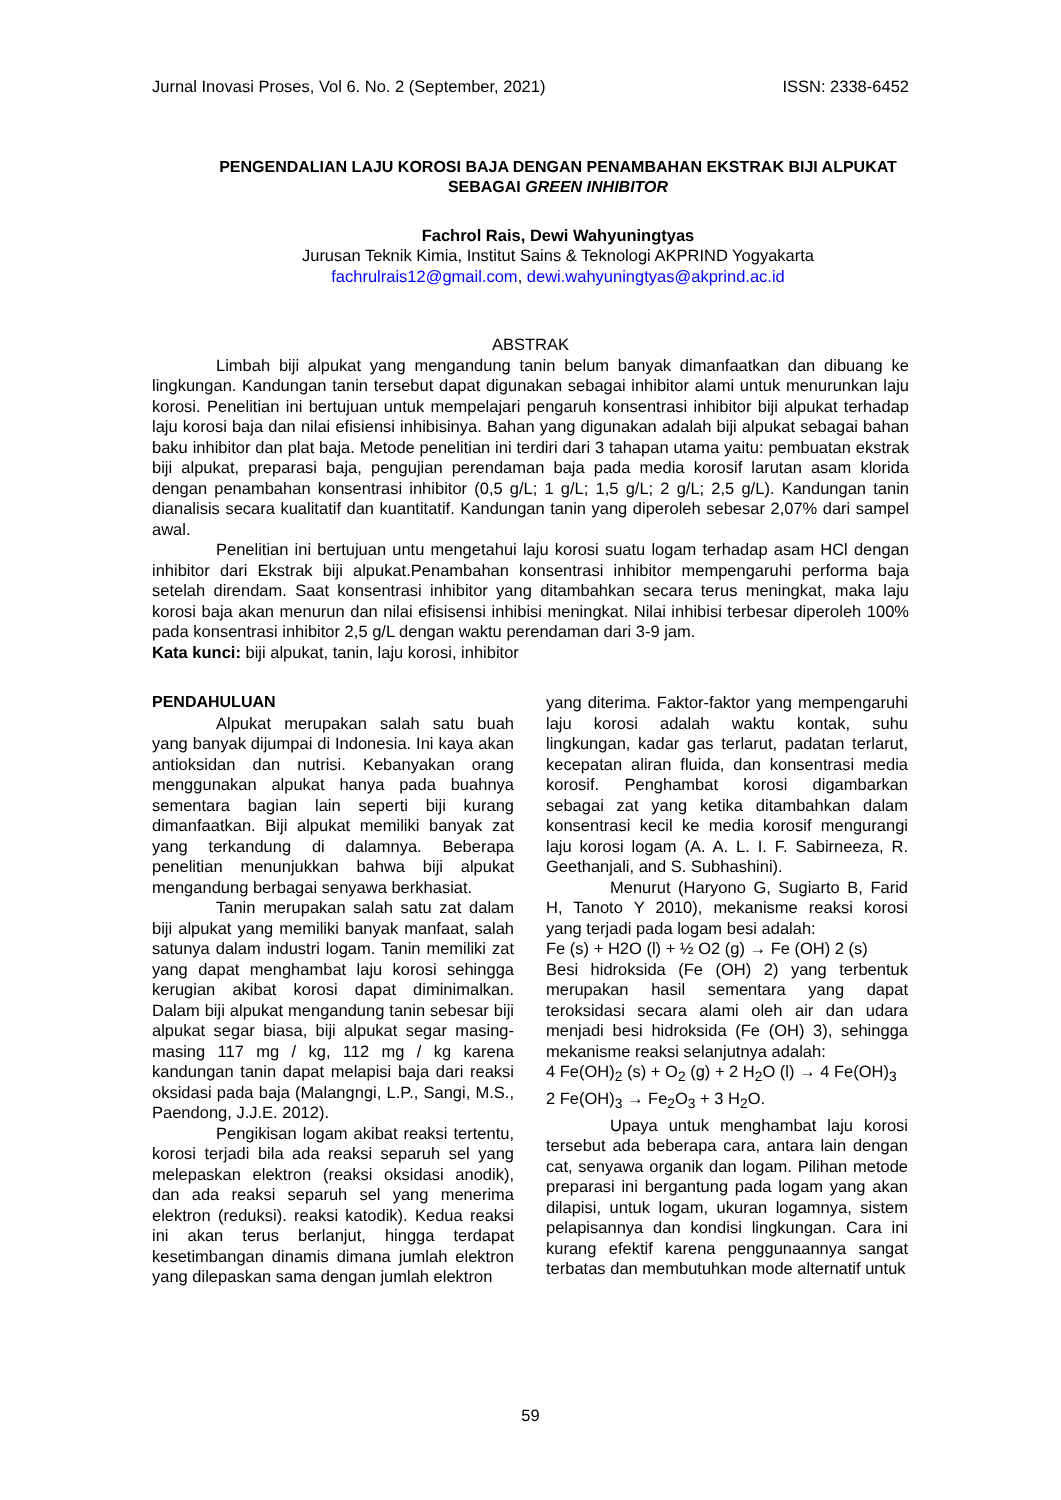Jurnal Inovasi Proses, Vol 6. No. 2 (September, 2021) ISSN: 2338-6452
PENGENDALIAN LAJU KOROSI BAJA DENGAN PENAMBAHAN EKSTRAK BIJI ALPUKAT SEBAGAI GREEN INHIBITOR
Fachrol Rais, Dewi Wahyuningtyas
Jurusan Teknik Kimia, Institut Sains & Teknologi AKPRIND Yogyakarta
fachrulrais12@gmail.com, dewi.wahyuningtyas@akprind.ac.id
ABSTRAK
Limbah biji alpukat yang mengandung tanin belum banyak dimanfaatkan dan dibuang ke lingkungan. Kandungan tanin tersebut dapat digunakan sebagai inhibitor alami untuk menurunkan laju korosi. Penelitian ini bertujuan untuk mempelajari pengaruh konsentrasi inhibitor biji alpukat terhadap laju korosi baja dan nilai efisiensi inhibisinya. Bahan yang digunakan adalah biji alpukat sebagai bahan baku inhibitor dan plat baja. Metode penelitian ini terdiri dari 3 tahapan utama yaitu: pembuatan ekstrak biji alpukat, preparasi baja, pengujian perendaman baja pada media korosif larutan asam klorida dengan penambahan konsentrasi inhibitor (0,5 g/L; 1 g/L; 1,5 g/L; 2 g/L; 2,5 g/L). Kandungan tanin dianalisis secara kualitatif dan kuantitatif. Kandungan tanin yang diperoleh sebesar 2,07% dari sampel awal.
Penelitian ini bertujuan untu mengetahui laju korosi suatu logam terhadap asam HCl dengan inhibitor dari Ekstrak biji alpukat.Penambahan konsentrasi inhibitor mempengaruhi performa baja setelah direndam. Saat konsentrasi inhibitor yang ditambahkan secara terus meningkat, maka laju korosi baja akan menurun dan nilai efisisensi inhibisi meningkat. Nilai inhibisi terbesar diperoleh 100% pada konsentrasi inhibitor 2,5 g/L dengan waktu perendaman dari 3-9 jam.
Kata kunci: biji alpukat, tanin, laju korosi, inhibitor
PENDAHULUAN
Alpukat merupakan salah satu buah yang banyak dijumpai di Indonesia. Ini kaya akan antioksidan dan nutrisi. Kebanyakan orang menggunakan alpukat hanya pada buahnya sementara bagian lain seperti biji kurang dimanfaatkan. Biji alpukat memiliki banyak zat yang terkandung di dalamnya. Beberapa penelitian menunjukkan bahwa biji alpukat mengandung berbagai senyawa berkhasiat.
Tanin merupakan salah satu zat dalam biji alpukat yang memiliki banyak manfaat, salah satunya dalam industri logam. Tanin memiliki zat yang dapat menghambat laju korosi sehingga kerugian akibat korosi dapat diminimalkan. Dalam biji alpukat mengandung tanin sebesar biji alpukat segar biasa, biji alpukat segar masing-masing 117 mg / kg, 112 mg / kg karena kandungan tanin dapat melapisi baja dari reaksi oksidasi pada baja (Malangngi, L.P., Sangi, M.S., Paendong, J.J.E. 2012).
Pengikisan logam akibat reaksi tertentu, korosi terjadi bila ada reaksi separuh sel yang melepaskan elektron (reaksi oksidasi anodik), dan ada reaksi separuh sel yang menerima elektron (reduksi). reaksi katodik). Kedua reaksi ini akan terus berlanjut, hingga terdapat kesetimbangan dinamis dimana jumlah elektron yang dilepaskan sama dengan jumlah elektron
yang diterima. Faktor-faktor yang mempengaruhi laju korosi adalah waktu kontak, suhu lingkungan, kadar gas terlarut, padatan terlarut, kecepatan aliran fluida, dan konsentrasi media korosif. Penghambat korosi digambarkan sebagai zat yang ketika ditambahkan dalam konsentrasi kecil ke media korosif mengurangi laju korosi logam (A. A. L. I. F. Sabirneeza, R. Geethanjali, and S. Subhashini).
Menurut (Haryono G, Sugiarto B, Farid H, Tanoto Y 2010), mekanisme reaksi korosi yang terjadi pada logam besi adalah:
Fe (s) + H2O (l) + ½ O2 (g) → Fe (OH) 2 (s)
Besi hidroksida (Fe (OH) 2) yang terbentuk merupakan hasil sementara yang dapat teroksidasi secara alami oleh air dan udara menjadi besi hidroksida (Fe (OH) 3), sehingga mekanisme reaksi selanjutnya adalah:
4 Fe(OH)<sub>2</sub> (s) + O<sub>2</sub> (g) + 2 H<sub>2</sub>O (l) → 4 Fe(OH)<sub>3</sub>
2 Fe(OH)<sub>3</sub> → Fe<sub>2</sub>O<sub>3</sub> + 3 H<sub>2</sub>O.
Upaya untuk menghambat laju korosi tersebut ada beberapa cara, antara lain dengan cat, senyawa organik dan logam. Pilihan metode preparasi ini bergantung pada logam yang akan dilapisi, untuk logam, ukuran logamnya, sistem pelapisannya dan kondisi lingkungan. Cara ini kurang efektif karena penggunaannya sangat terbatas dan membutuhkan mode alternatif untuk
59